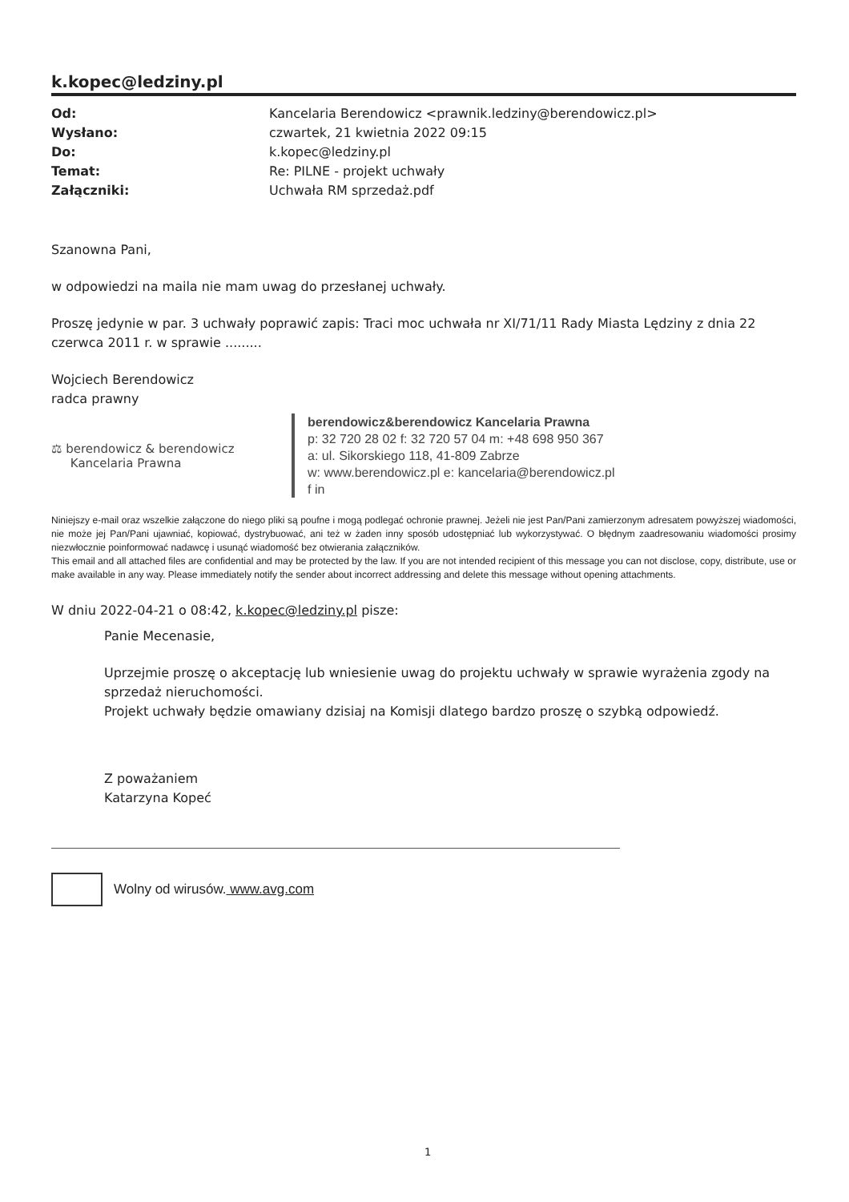k.kopec@ledziny.pl
Od: Kancelaria Berendowicz <prawnik.ledziny@berendowicz.pl> Wysłano: czwartek, 21 kwietnia 2022 09:15 Do: k.kopec@ledziny.pl Temat: Re: PILNE - projekt uchwały Załączniki: Uchwała RM sprzedaż.pdf
Szanowna Pani,
w odpowiedzi na maila nie mam uwag do przesłanej uchwały.
Proszę jedynie w par. 3 uchwały poprawić zapis: Traci moc uchwała nr XI/71/11 Rady Miasta Lędziny z dnia 22 czerwca 2011 r. w sprawie .........
Wojciech Berendowicz
radca prawny
⚖ berendowicz & berendowicz
Kancelaria Prawna
berendowicz&berendowicz Kancelaria Prawna
p: 32 720 28 02 f: 32 720 57 04 m: +48 698 950 367
a: ul. Sikorskiego 118, 41-809 Zabrze
w: www.berendowicz.pl e: kancelaria@berendowicz.pl
f in
Niniejszy e-mail oraz wszelkie załączone do niego pliki są poufne i mogą podlegać ochronie prawnej. Jeżeli nie jest Pan/Pani zamierzonym adresatem powyższej wiadomości, nie może jej Pan/Pani ujawniać, kopiować, dystrybuować, ani też w żaden inny sposób udostępniać lub wykorzystywać. O błędnym zaadresowaniu wiadomości prosimy niezwłocznie poinformować nadawcę i usunąć wiadomość bez otwierania załączników.
This email and all attached files are confidential and may be protected by the law. If you are not intended recipient of this message you can not disclose, copy, distribute, use or make available in any way. Please immediately notify the sender about incorrect addressing and delete this message without opening attachments.
W dniu 2022-04-21 o 08:42, k.kopec@ledziny.pl pisze:
Panie Mecenasie,
Uprzejmie proszę o akceptację lub wniesienie uwag do projektu uchwały w sprawie wyrażenia zgody na sprzedaż nieruchomości.
Projekt uchwały będzie omawiany dzisiaj na Komisji dlatego bardzo proszę o szybką odpowiedź.
Z poważaniem
Katarzyna Kopeć
Wolny od wirusów. www.avg.com
1